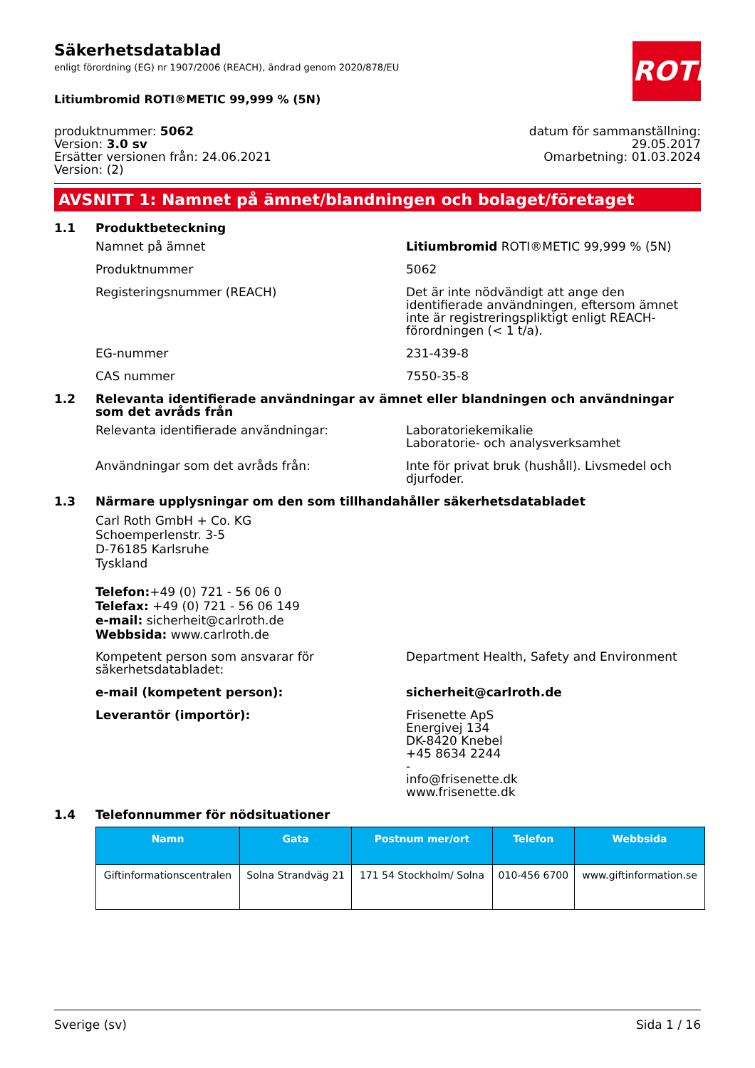ROTH
Säkerhetsdatablad
enligt förordning (EG) nr 1907/2006 (REACH), ändrad genom 2020/878/EU
Litiumbromid ROTI®METIC 99,999 % (5N)
produktnummer: 5062
Version: 3.0 sv
Ersätter versionen från: 24.06.2021
Version: (2)
datum för sammanställning:
29.05.2017
Omarbetning: 01.03.2024
AVSNITT 1: Namnet på ämnet/blandningen och bolaget/företaget
1.1 Produktbeteckning
Namnet på ämnet Litiumbromid ROTI®METIC 99,999 % (5N)
Produktnummer 5062
Registeringsnummer (REACH) Det är inte nödvändigt att ange den identifierade användningen, eftersom ämnet inte är registreringspliktigt enligt REACH-förordningen (< 1 t/a).
EG-nummer 231-439-8
CAS nummer 7550-35-8
1.2 Relevanta identifierade användningar av ämnet eller blandningen och användningar som det avråds från
Relevanta identifierade användningar: Laboratoriekemikalie
Laboratorie- och analysverksamhet
Användningar som det avråds från: Inte för privat bruk (hushåll). Livsmedel och djurfoder.
1.3 Närmare upplysningar om den som tillhandahåller säkerhetsdatabladet
Carl Roth GmbH + Co. KG
Schoemperlenstr. 3-5
D-76185 Karlsruhe
Tyskland
Telefon:+49 (0) 721 - 56 06 0
Telefax: +49 (0) 721 - 56 06 149
e-mail: sicherheit@carlroth.de
Webbsida: www.carlroth.de
Kompetent person som ansvarar för säkerhetsdatabladet:
Department Health, Safety and Environment
e-mail (kompetent person): sicherheit@carlroth.de
Leverantör (importör): Frisenette ApS
Energivej 134
DK-8420 Knebel
+45 8634 2244
-
info@frisenette.dk
www.frisenette.dk
1.4 Telefonnummer för nödsituationer
| Namn | Gata | Postnum mer/ort | Telefon | Webbsida |
| --- | --- | --- | --- | --- |
| Giftinformationscentralen | Solna Strandväg 21 | 171 54 Stockholm/ Solna | 010-456 6700 | www.giftinformation.se |
Sverige (sv) Sida 1 / 16